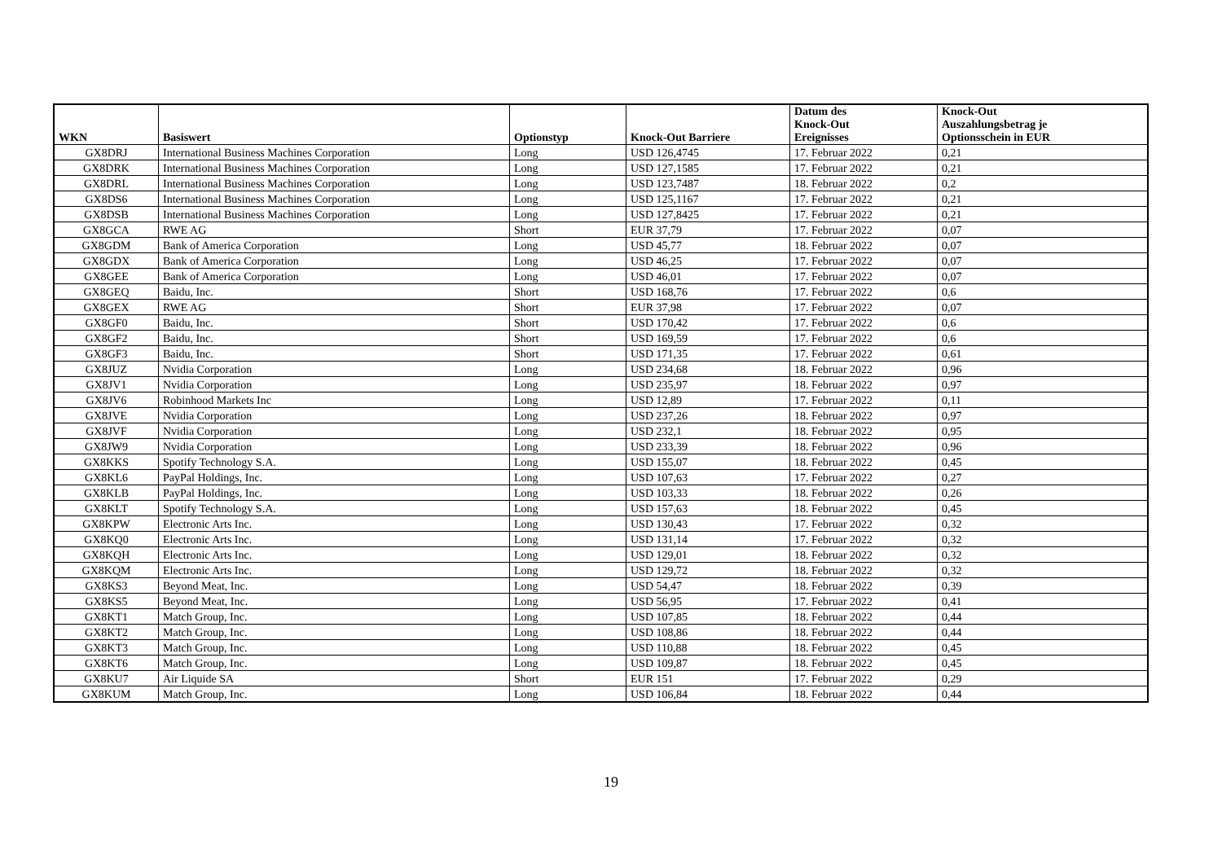| WKN | Basiswert | Optionstyp | Knock-Out Barriere | Datum des Knock-Out Ereignisses | Knock-Out Auszahlungsbetrag je Optionsschein in EUR |
| --- | --- | --- | --- | --- | --- |
| GX8DRJ | International Business Machines Corporation | Long | USD 126,4745 | 17. Februar 2022 | 0,21 |
| GX8DRK | International Business Machines Corporation | Long | USD 127,1585 | 17. Februar 2022 | 0,21 |
| GX8DRL | International Business Machines Corporation | Long | USD 123,7487 | 18. Februar 2022 | 0,2 |
| GX8DS6 | International Business Machines Corporation | Long | USD 125,1167 | 17. Februar 2022 | 0,21 |
| GX8DSB | International Business Machines Corporation | Long | USD 127,8425 | 17. Februar 2022 | 0,21 |
| GX8GCA | RWE AG | Short | EUR 37,79 | 17. Februar 2022 | 0,07 |
| GX8GDM | Bank of America Corporation | Long | USD 45,77 | 18. Februar 2022 | 0,07 |
| GX8GDX | Bank of America Corporation | Long | USD 46,25 | 17. Februar 2022 | 0,07 |
| GX8GEE | Bank of America Corporation | Long | USD 46,01 | 17. Februar 2022 | 0,07 |
| GX8GEQ | Baidu, Inc. | Short | USD 168,76 | 17. Februar 2022 | 0,6 |
| GX8GEX | RWE AG | Short | EUR 37,98 | 17. Februar 2022 | 0,07 |
| GX8GF0 | Baidu, Inc. | Short | USD 170,42 | 17. Februar 2022 | 0,6 |
| GX8GF2 | Baidu, Inc. | Short | USD 169,59 | 17. Februar 2022 | 0,6 |
| GX8GF3 | Baidu, Inc. | Short | USD 171,35 | 17. Februar 2022 | 0,61 |
| GX8JUZ | Nvidia Corporation | Long | USD 234,68 | 18. Februar 2022 | 0,96 |
| GX8JV1 | Nvidia Corporation | Long | USD 235,97 | 18. Februar 2022 | 0,97 |
| GX8JV6 | Robinhood Markets Inc | Long | USD 12,89 | 17. Februar 2022 | 0,11 |
| GX8JVE | Nvidia Corporation | Long | USD 237,26 | 18. Februar 2022 | 0,97 |
| GX8JVF | Nvidia Corporation | Long | USD 232,1 | 18. Februar 2022 | 0,95 |
| GX8JW9 | Nvidia Corporation | Long | USD 233,39 | 18. Februar 2022 | 0,96 |
| GX8KKS | Spotify Technology S.A. | Long | USD 155,07 | 18. Februar 2022 | 0,45 |
| GX8KL6 | PayPal Holdings, Inc. | Long | USD 107,63 | 17. Februar 2022 | 0,27 |
| GX8KLB | PayPal Holdings, Inc. | Long | USD 103,33 | 18. Februar 2022 | 0,26 |
| GX8KLT | Spotify Technology S.A. | Long | USD 157,63 | 18. Februar 2022 | 0,45 |
| GX8KPW | Electronic Arts Inc. | Long | USD 130,43 | 17. Februar 2022 | 0,32 |
| GX8KQ0 | Electronic Arts Inc. | Long | USD 131,14 | 17. Februar 2022 | 0,32 |
| GX8KQH | Electronic Arts Inc. | Long | USD 129,01 | 18. Februar 2022 | 0,32 |
| GX8KQM | Electronic Arts Inc. | Long | USD 129,72 | 18. Februar 2022 | 0,32 |
| GX8KS3 | Beyond Meat, Inc. | Long | USD 54,47 | 18. Februar 2022 | 0,39 |
| GX8KS5 | Beyond Meat, Inc. | Long | USD 56,95 | 17. Februar 2022 | 0,41 |
| GX8KT1 | Match Group, Inc. | Long | USD 107,85 | 18. Februar 2022 | 0,44 |
| GX8KT2 | Match Group, Inc. | Long | USD 108,86 | 18. Februar 2022 | 0,44 |
| GX8KT3 | Match Group, Inc. | Long | USD 110,88 | 18. Februar 2022 | 0,45 |
| GX8KT6 | Match Group, Inc. | Long | USD 109,87 | 18. Februar 2022 | 0,45 |
| GX8KU7 | Air Liquide SA | Short | EUR 151 | 17. Februar 2022 | 0,29 |
| GX8KUM | Match Group, Inc. | Long | USD 106,84 | 18. Februar 2022 | 0,44 |
19